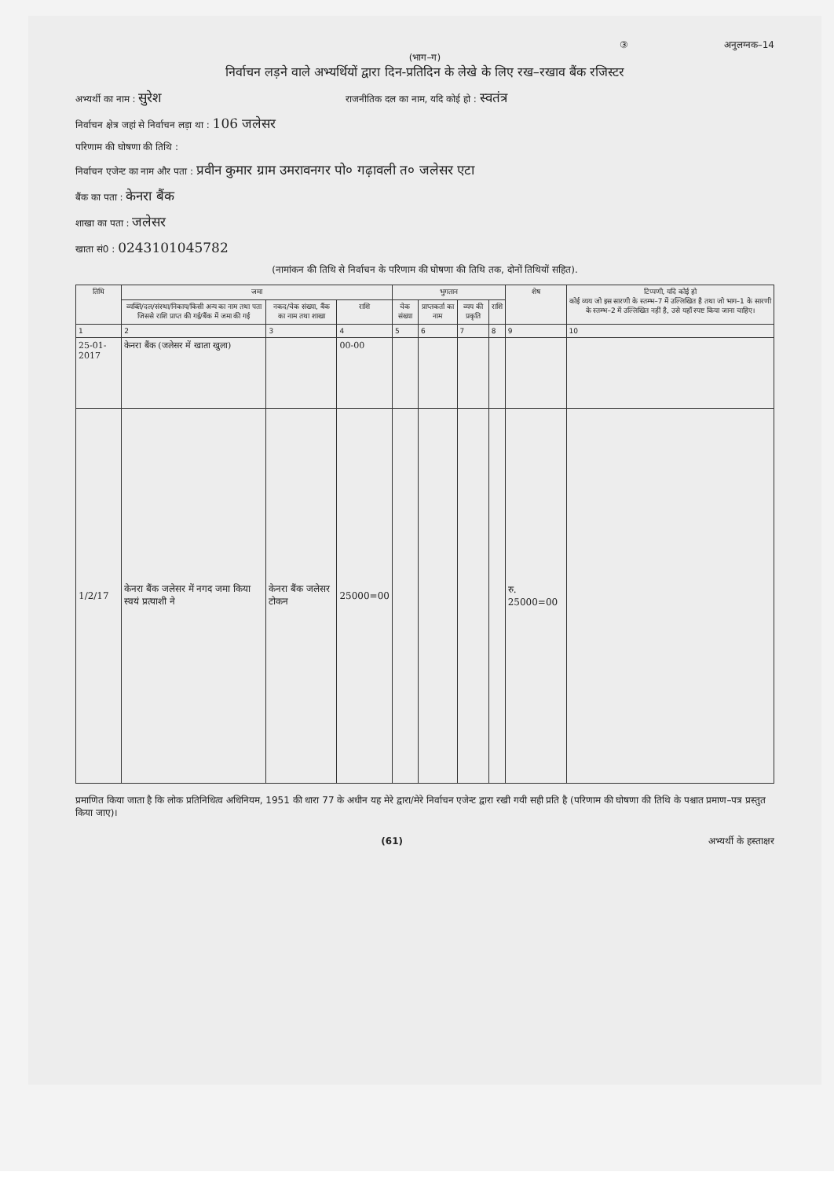③ अनुलग्नक–14
(भाग–ग)
निर्वाचन लड़ने वाले अभ्यर्थियों द्वारा दिन-प्रतिदिन के लेखे के लिए रख–रखाव बैंक रजिस्टर
अभ्यर्थी का नाम : सुरेश राजनीतिक दल का नाम, यदि कोई हो : स्वतंत्र
निर्वाचन क्षेत्र जहां से निर्वाचन लड़ा था : 106 जलेसर
परिणाम की घोषणा की तिथि :
निर्वाचन एजेन्ट का नाम और पता : प्रवीन कुमार ग्राम उमरावनगर पो० गढ़ावली त० जलेसर एटा
बैंक का पता : केनरा बैंक
शाखा का पता : जलेसर
खाता सं0 : 0243101045782
(नामांकन की तिथि से निर्वाचन के परिणाम की घोषणा की तिथि तक, दोनों तिथियों सहित).
| तिथि | जमा | | | भुगतान | | | | शेष | टिप्पणी, यदि कोई हो कोई व्यय जो इस सारणी के स्तम्भ–7 में उल्लिखित है तथा जो भाग–1 के सारणी के स्तम्भ–2 में उल्लिखित नहीं है, उसे यहाँ स्पष्ट किया जाना चाहिए। |
| --- | --- | --- | --- | --- | --- | --- | --- | --- | --- |
| | व्यक्ति/दल/संस्था/निकाय/किसी अन्य का नाम तथा पता जिससे राशि प्राप्त की गई/बैंक में जमा की गई | नकद/चेक संख्या, बैंक का नाम तथा शाखा | राशि | चेक संख्या | प्राप्तकर्ता का नाम | व्यय की प्रकृति | राशि | | |
| 1 | 2 | 3 | 4 | 5 | 6 | 7 | 8 | 9 | 10 |
| 25-01-2017 | केनरा बैंक (जलेसर में खाता खुला) | | 00-00 | | | | | | |
| 1/2/17 | केनरा बैंक जलेसर में नगद जमा किया स्वयं प्रत्याशी ने | केनरा बैंक जलेसर टोकन | 25000=00 | | | | | रु. 25000=00 | |
प्रमाणित किया जाता है कि लोक प्रतिनिधित्व अधिनियम, 1951 की धारा 77 के अधीन यह मेरे द्वारा/मेरे निर्वाचन एजेन्ट द्वारा रखी गयी सही प्रति है (परिणाम की घोषणा की तिथि के पश्चात प्रमाण–पत्र प्रस्तुत किया जाए)।
(61) अभ्यर्थी के हस्ताक्षर